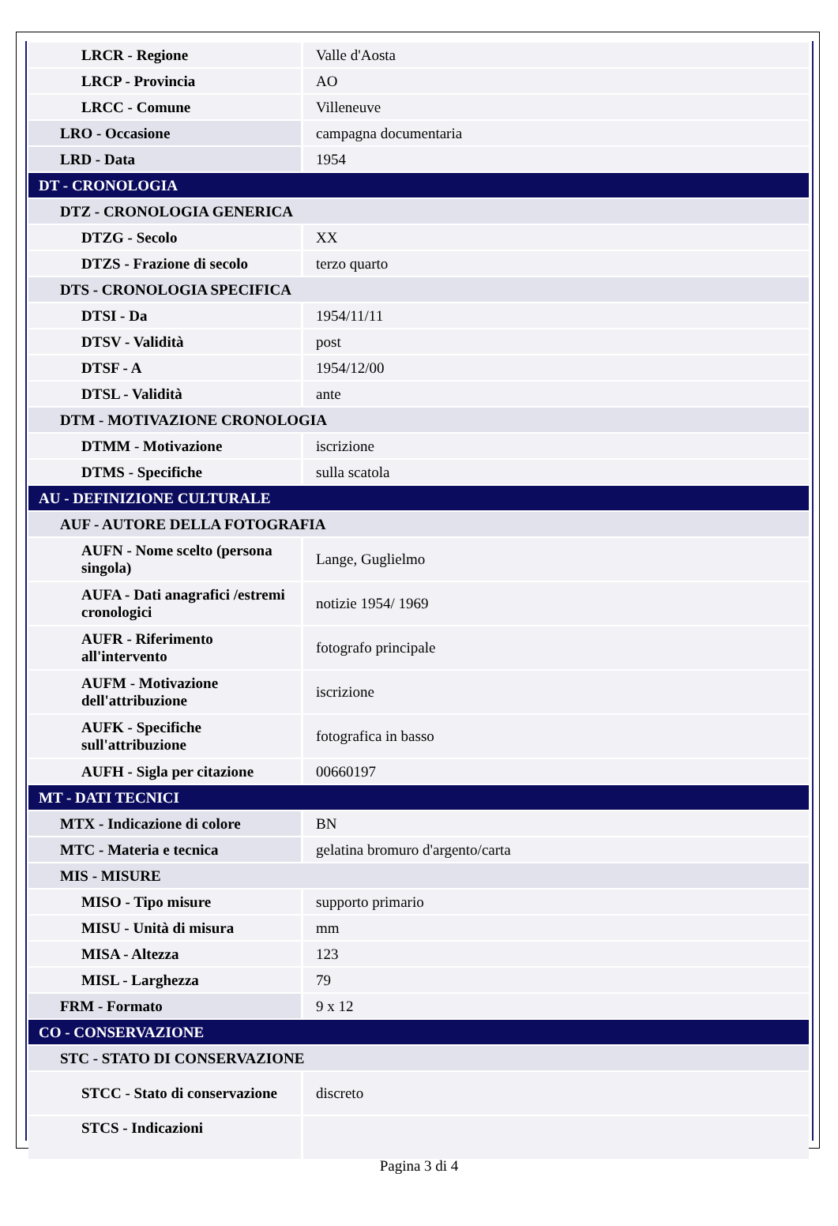| LRCR - Regione | Valle d'Aosta |
| LRCP - Provincia | AO |
| LRCC - Comune | Villeneuve |
| LRO - Occasione | campagna documentaria |
| LRD - Data | 1954 |
| DT - CRONOLOGIA | |
| DTZ - CRONOLOGIA GENERICA | |
| DTZG - Secolo | XX |
| DTZS - Frazione di secolo | terzo quarto |
| DTS - CRONOLOGIA SPECIFICA | |
| DTSI - Da | 1954/11/11 |
| DTSV - Validità | post |
| DTSF - A | 1954/12/00 |
| DTSL - Validità | ante |
| DTM - MOTIVAZIONE CRONOLOGIA | |
| DTMM - Motivazione | iscrizione |
| DTMS - Specifiche | sulla scatola |
| AU - DEFINIZIONE CULTURALE | |
| AUF - AUTORE DELLA FOTOGRAFIA | |
| AUFN - Nome scelto (persona singola) | Lange, Guglielmo |
| AUFA - Dati anagrafici /estremi cronologici | notizie 1954/ 1969 |
| AUFR - Riferimento all'intervento | fotografo principale |
| AUFM - Motivazione dell'attribuzione | iscrizione |
| AUFK - Specifiche sull'attribuzione | fotografica in basso |
| AUFH - Sigla per citazione | 00660197 |
| MT - DATI TECNICI | |
| MTX - Indicazione di colore | BN |
| MTC - Materia e tecnica | gelatina bromuro d'argento/carta |
| MIS - MISURE | |
| MISO - Tipo misure | supporto primario |
| MISU - Unità di misura | mm |
| MISA - Altezza | 123 |
| MISL - Larghezza | 79 |
| FRM - Formato | 9 x 12 |
| CO - CONSERVAZIONE | |
| STC - STATO DI CONSERVAZIONE | |
| STCC - Stato di conservazione | discreto |
| STCS - Indicazioni | |
Pagina 3 di 4